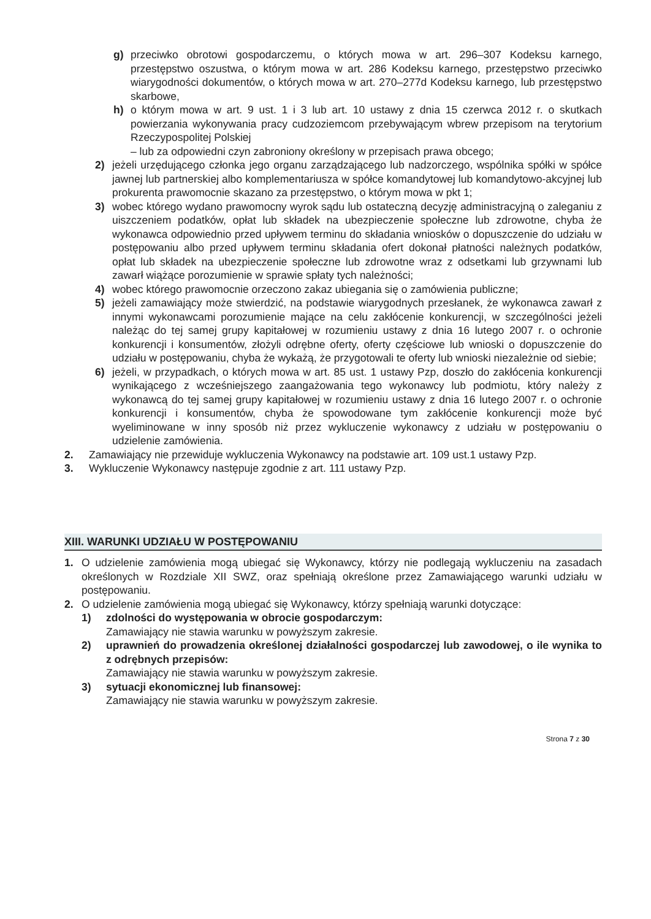g) przeciwko obrotowi gospodarczemu, o których mowa w art. 296–307 Kodeksu karnego, przestępstwo oszustwa, o którym mowa w art. 286 Kodeksu karnego, przestępstwo przeciwko wiarygodności dokumentów, o których mowa w art. 270–277d Kodeksu karnego, lub przestępstwo skarbowe,
h) o którym mowa w art. 9 ust. 1 i 3 lub art. 10 ustawy z dnia 15 czerwca 2012 r. o skutkach powierzania wykonywania pracy cudzoziemcom przebywającym wbrew przepisom na terytorium Rzeczypospolitej Polskiej
– lub za odpowiedni czyn zabroniony określony w przepisach prawa obcego;
2) jeżeli urzędującego członka jego organu zarządzającego lub nadzorczego, wspólnika spółki w spółce jawnej lub partnerskiej albo komplementariusza w spółce komandytowej lub komandytowo-akcyjnej lub prokurenta prawomocnie skazano za przestępstwo, o którym mowa w pkt 1;
3) wobec którego wydano prawomocny wyrok sądu lub ostateczną decyzję administracyjną o zaleganiu z uiszczeniem podatków, opłat lub składek na ubezpieczenie społeczne lub zdrowotne, chyba że wykonawca odpowiednio przed upływem terminu do składania wniosków o dopuszczenie do udziału w postępowaniu albo przed upływem terminu składania ofert dokonał płatności należnych podatków, opłat lub składek na ubezpieczenie społeczne lub zdrowotne wraz z odsetkami lub grzywnami lub zawarł wiążące porozumienie w sprawie spłaty tych należności;
4) wobec którego prawomocnie orzeczono zakaz ubiegania się o zamówienia publiczne;
5) jeżeli zamawiający może stwierdzić, na podstawie wiarygodnych przesłanek, że wykonawca zawarł z innymi wykonawcami porozumienie mające na celu zakłócenie konkurencji, w szczególności jeżeli należąc do tej samej grupy kapitałowej w rozumieniu ustawy z dnia 16 lutego 2007 r. o ochronie konkurencji i konsumentów, złożyli odrębne oferty, oferty częściowe lub wnioski o dopuszczenie do udziału w postępowaniu, chyba że wykażą, że przygotowali te oferty lub wnioski niezależnie od siebie;
6) jeżeli, w przypadkach, o których mowa w art. 85 ust. 1 ustawy Pzp, doszło do zakłócenia konkurencji wynikającego z wcześniejszego zaangażowania tego wykonawcy lub podmiotu, który należy z wykonawcą do tej samej grupy kapitałowej w rozumieniu ustawy z dnia 16 lutego 2007 r. o ochronie konkurencji i konsumentów, chyba że spowodowane tym zakłócenie konkurencji może być wyeliminowane w inny sposób niż przez wykluczenie wykonawcy z udziału w postępowaniu o udzielenie zamówienia.
2. Zamawiający nie przewiduje wykluczenia Wykonawcy na podstawie art. 109 ust.1 ustawy Pzp.
3. Wykluczenie Wykonawcy następuje zgodnie z art. 111 ustawy Pzp.
XIII. WARUNKI UDZIAŁU W POSTĘPOWANIU
1. O udzielenie zamówienia mogą ubiegać się Wykonawcy, którzy nie podlegają wykluczeniu na zasadach określonych w Rozdziale XII SWZ, oraz spełniają określone przez Zamawiającego warunki udziału w postępowaniu.
2. O udzielenie zamówienia mogą ubiegać się Wykonawcy, którzy spełniają warunki dotyczące:
1) zdolności do występowania w obrocie gospodarczym:
Zamawiający nie stawia warunku w powyższym zakresie.
2) uprawnień do prowadzenia określonej działalności gospodarczej lub zawodowej, o ile wynika to z odrębnych przepisów:
Zamawiający nie stawia warunku w powyższym zakresie.
3) sytuacji ekonomicznej lub finansowej:
Zamawiający nie stawia warunku w powyższym zakresie.
Strona 7 z 30